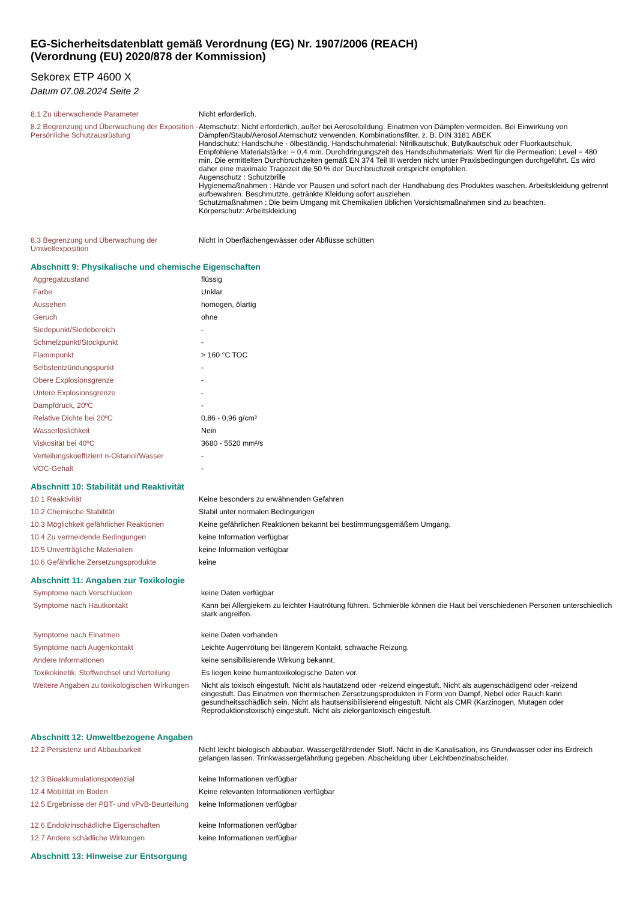EG-Sicherheitsdatenblatt gemäß Verordnung (EG) Nr. 1907/2006 (REACH)
(Verordnung (EU) 2020/878 der Kommission)
Sekorex ETP 4600 X
Datum 07.08.2024 Seite 2
| 8.1 Zu überwachende Parameter | Nicht erforderlich. |
| 8.2 Begrenzung und Überwachung der Exposition - Persönliche Schutzausrüstung | Atemschutz: Nicht erforderlich, außer bei Aerosolbildung. Einatmen von Dämpfen vermeiden. Bei Einwirkung von Dämpfen/Staub/Aerosol Atemschutz verwenden. Kombinationsfilter, z. B. DIN 3181 ABEK Handschutz: Handschuhe - ölbeständig. Handschuhmaterial: Nitrilkautschuk, Butylkautschuk oder Fluorkautschuk. Empfohlene Materialstärke: = 0,4 mm. Durchdringungszeit des Handschuhmaterials: Wert für die Permeation: Level = 480 min. Die ermittelten Durchbruchzeiten gemäß EN 374 Teil III werden nicht unter Praxisbedingungen durchgeführt. Es wird daher eine maximale Tragezeit die 50 % der Durchbruchzeit entspricht empfohlen. Augenschutz : Schutzbrille Hygienemaßnahmen : Hände vor Pausen und sofort nach der Handhabung des Produktes waschen. Arbeitskleidung getrennt aufbewahren. Beschmutzte, getränkte Kleidung sofort ausziehen. Schutzmaßnahmen : Die beim Umgang mit Chemikalien üblichen Vorsichtsmaßnahmen sind zu beachten. Körperschutz: Arbeitskleidung |
| 8.3 Begrenzung und Überwachung der Umweltexposition | Nicht in Oberflächengewässer oder Abflüsse schütten |
Abschnitt 9: Physikalische und chemische Eigenschaften
| Aggregatzustand | flüssig |
| Farbe | Unklar |
| Aussehen | homogen, ölartig |
| Geruch | ohne |
| Siedepunkt/Siedebereich | - |
| Schmelzpunkt/Stockpunkt | - |
| Flammpunkt | > 160 °C TOC |
| Selbstentzündungspunkt | - |
| Obere Explosionsgrenze | - |
| Untere Explosionsgrenze | - |
| Dampfdruck, 20ºC | - |
| Relative Dichte bei 20ºC | 0,86 - 0,96 g/cm³ |
| Wasserlöslichkeit | Nein |
| Viskosität bei 40ºC | 3680 - 5520 mm²/s |
| Verteilungskoeffizient n-Oktanol/Wasser | - |
| VOC-Gehalt | - |
Abschnitt 10: Stabilität und Reaktivität
| 10.1 Reaktivität | Keine besonders zu erwähnenden Gefahren |
| 10.2 Chemische Stabilität | Stabil unter normalen Bedingungen |
| 10.3 Möglichkeit gefährlicher Reaktionen | Keine gefährlichen Reaktionen bekannt bei bestimmungsgemäßem Umgang. |
| 10.4 Zu vermeidende Bedingungen | keine Information verfügbar |
| 10.5 Unverträgliche Materialien | keine Information verfügbar |
| 10.6 Gefährliche Zersetzungsprodukte | keine |
Abschnitt 11: Angaben zur Toxikologie
| Symptome nach Verschlucken | keine Daten verfügbar |
| Symptome nach Hautkontakt | Kann bei Allergiekern zu leichter Hautrötung führen. Schmieröle können die Haut bei verschiedenen Personen unterschiedlich stark angreifen. |
| Symptome nach Einatmen | keine Daten vorhanden |
| Symptome nach Augenkontakt | Leichte Augenrötung bei längerem Kontakt, schwache Reizung. |
| Andere Informationen | keine sensibilisierende Wirkung bekannt. |
| Toxikokinetik, Stoffwechsel und Verteilung | Es liegen keine humantoxikologische Daten vor. |
| Weitere Angaben zu toxikologischen Wirkungen | Nicht als toxisch eingestuft. Nicht als hautätzend oder -reizend eingestuft. Nicht als augenschädigend oder -reizend eingestuft. Das Einatmen von thermischen Zersetzungsprodukten in Form von Dampf, Nebel oder Rauch kann gesundheitsschädlich sein. Nicht als hautsensibilisierend eingestuft. Nicht als CMR (Karzinogen, Mutagen oder Reproduktionstoxisch) eingestuft. Nicht als zielorgantoxisch eingestuft. |
Abschnitt 12: Umweltbezogene Angaben
| 12.2 Persistenz und Abbaubarkeit | Nicht leicht biologisch abbaubar. Wassergefährdender Stoff. Nicht in die Kanalisation, ins Grundwasser oder ins Erdreich gelangen lassen. Trinkwassergefährdung gegeben. Abscheidung über Leichtbenzinabscheider. |
| 12.3 Bioakkumulationspotenzial | keine Informationen verfügbar |
| 12.4 Mobilität im Boden | Keine relevanten Informationen verfügbar |
| 12.5 Ergebnisse der PBT- und vPvB-Beurteilung | keine Informationen verfügbar |
| 12.6 Endokrinschädliche Eigenschaften | keine Informationen verfügbar |
| 12.7 Andere schädliche Wirkungen | keine Informationen verfügbar |
Abschnitt 13: Hinweise zur Entsorgung